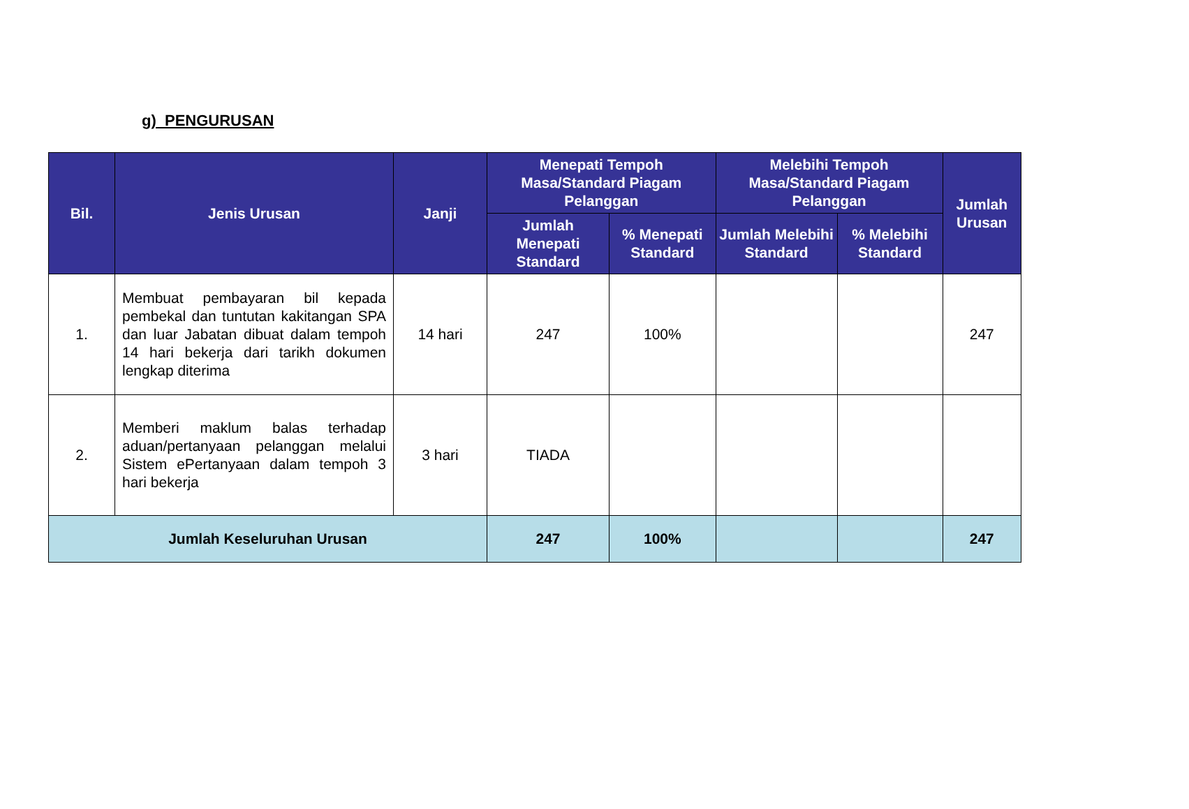g) PENGURUSAN
| Bil. | Jenis Urusan | Janji | Menepati Tempoh Masa/Standard Piagam Pelanggan | | Melebihi Tempoh Masa/Standard Piagam Pelanggan | | Jumlah Urusan |
| --- | --- | --- | --- | --- | --- | --- | --- |
| | | | Jumlah Menepati Standard | % Menepati Standard | Jumlah Melebihi Standard | % Melebihi Standard | |
| 1. | Membuat pembayaran bil kepada pembekal dan tuntutan kakitangan SPA dan luar Jabatan dibuat dalam tempoh 14 hari bekerja dari tarikh dokumen lengkap diterima | 14 hari | 247 | 100% | | | 247 |
| 2. | Memberi maklum balas terhadap aduan/pertanyaan pelanggan melalui Sistem ePertanyaan dalam tempoh 3 hari bekerja | 3 hari | TIADA | | | | |
| Jumlah Keseluruhan Urusan | | | 247 | 100% | | | 247 |